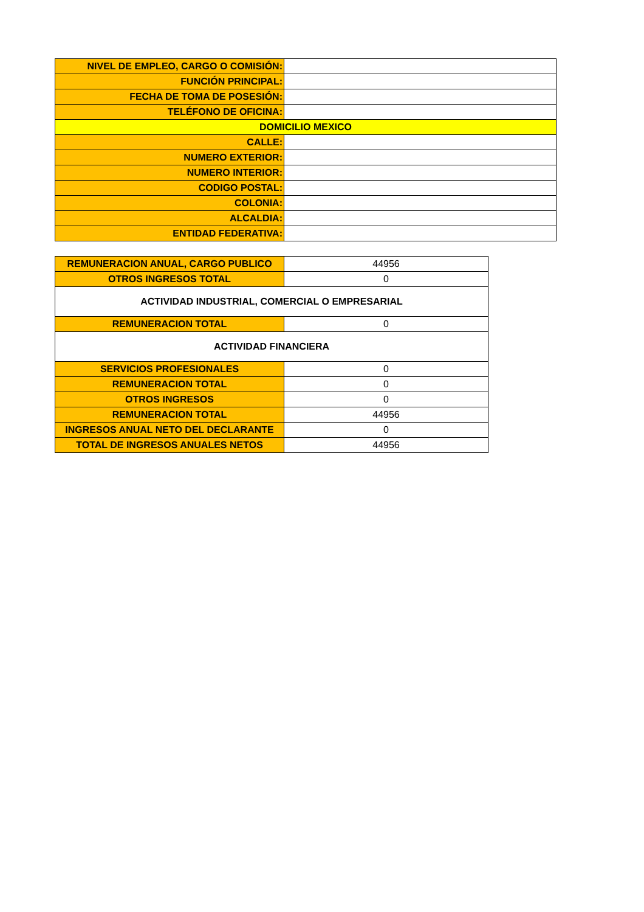| NIVEL DE EMPLEO, CARGO O COMISIÓN: | |
| FUNCIÓN PRINCIPAL: | |
| FECHA DE TOMA DE POSESIÓN: | |
| TELÉFONO DE OFICINA: | |
| DOMICILIO MEXICO | |
| CALLE: | |
| NUMERO EXTERIOR: | |
| NUMERO INTERIOR: | |
| CODIGO POSTAL: | |
| COLONIA: | |
| ALCALDIA: | |
| ENTIDAD FEDERATIVA: | |
| REMUNERACION ANUAL, CARGO PUBLICO | 44956 |
| OTROS INGRESOS TOTAL | 0 |
| ACTIVIDAD INDUSTRIAL, COMERCIAL O EMPRESARIAL | |
| REMUNERACION TOTAL | 0 |
| ACTIVIDAD FINANCIERA | |
| SERVICIOS PROFESIONALES | 0 |
| REMUNERACION TOTAL | 0 |
| OTROS INGRESOS | 0 |
| REMUNERACION TOTAL | 44956 |
| INGRESOS ANUAL NETO DEL DECLARANTE | 0 |
| TOTAL DE INGRESOS ANUALES NETOS | 44956 |